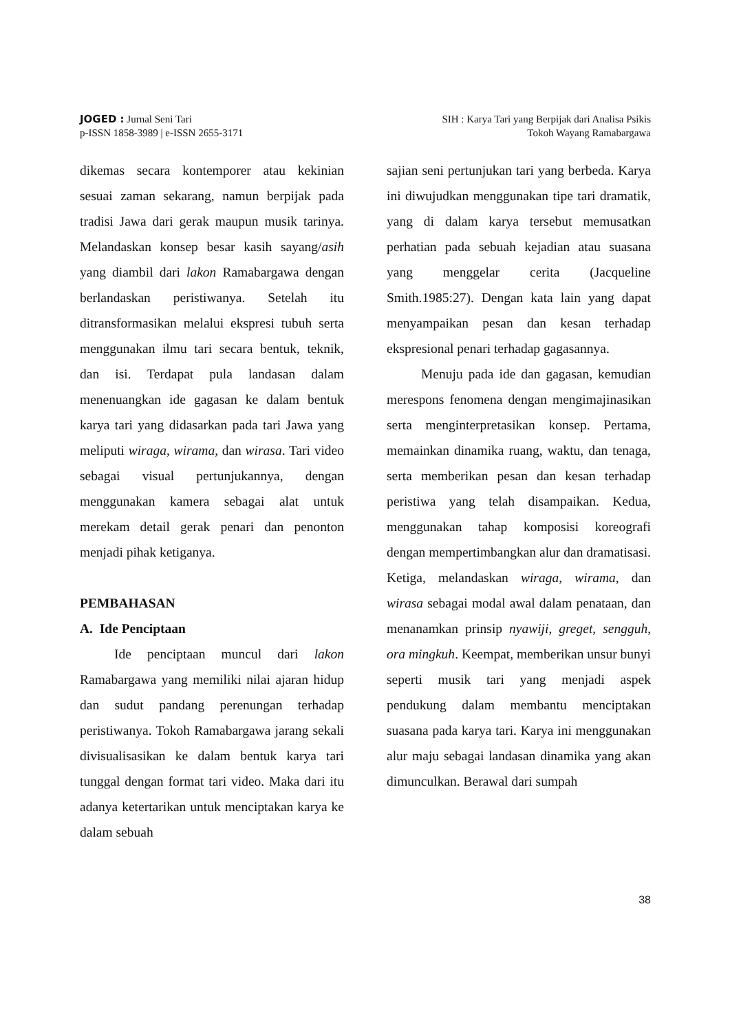JOGED : Jurnal Seni Tari
p-ISSN 1858-3989 | e-ISSN 2655-3171
SIH : Karya Tari yang Berpijak dari Analisa Psikis
Tokoh Wayang Ramabargawa
dikemas secara kontemporer atau kekinian sesuai zaman sekarang, namun berpijak pada tradisi Jawa dari gerak maupun musik tarinya. Melandaskan konsep besar kasih sayang/asih yang diambil dari lakon Ramabargawa dengan berlandaskan peristiwanya. Setelah itu ditransformasikan melalui ekspresi tubuh serta menggunakan ilmu tari secara bentuk, teknik, dan isi. Terdapat pula landasan dalam menenuangkan ide gagasan ke dalam bentuk karya tari yang didasarkan pada tari Jawa yang meliputi wiraga, wirama, dan wirasa. Tari video sebagai visual pertunjukannya, dengan menggunakan kamera sebagai alat untuk merekam detail gerak penari dan penonton menjadi pihak ketiganya.
PEMBAHASAN
A. Ide Penciptaan
Ide penciptaan muncul dari lakon Ramabargawa yang memiliki nilai ajaran hidup dan sudut pandang perenungan terhadap peristiwanya. Tokoh Ramabargawa jarang sekali divisualisasikan ke dalam bentuk karya tari tunggal dengan format tari video. Maka dari itu adanya ketertarikan untuk menciptakan karya ke dalam sebuah
sajian seni pertunjukan tari yang berbeda. Karya ini diwujudkan menggunakan tipe tari dramatik, yang di dalam karya tersebut memusatkan perhatian pada sebuah kejadian atau suasana yang menggelar cerita (Jacqueline Smith.1985:27). Dengan kata lain yang dapat menyampaikan pesan dan kesan terhadap ekspresional penari terhadap gagasannya.
Menuju pada ide dan gagasan, kemudian merespons fenomena dengan mengimajinasikan serta menginterpretasikan konsep. Pertama, memainkan dinamika ruang, waktu, dan tenaga, serta memberikan pesan dan kesan terhadap peristiwa yang telah disampaikan. Kedua, menggunakan tahap komposisi koreografi dengan mempertimbangkan alur dan dramatisasi. Ketiga, melandaskan wiraga, wirama, dan wirasa sebagai modal awal dalam penataan, dan menanamkan prinsip nyawiji, greget, sengguh, ora mingkuh. Keempat, memberikan unsur bunyi seperti musik tari yang menjadi aspek pendukung dalam membantu menciptakan suasana pada karya tari. Karya ini menggunakan alur maju sebagai landasan dinamika yang akan dimunculkan. Berawal dari sumpah
38